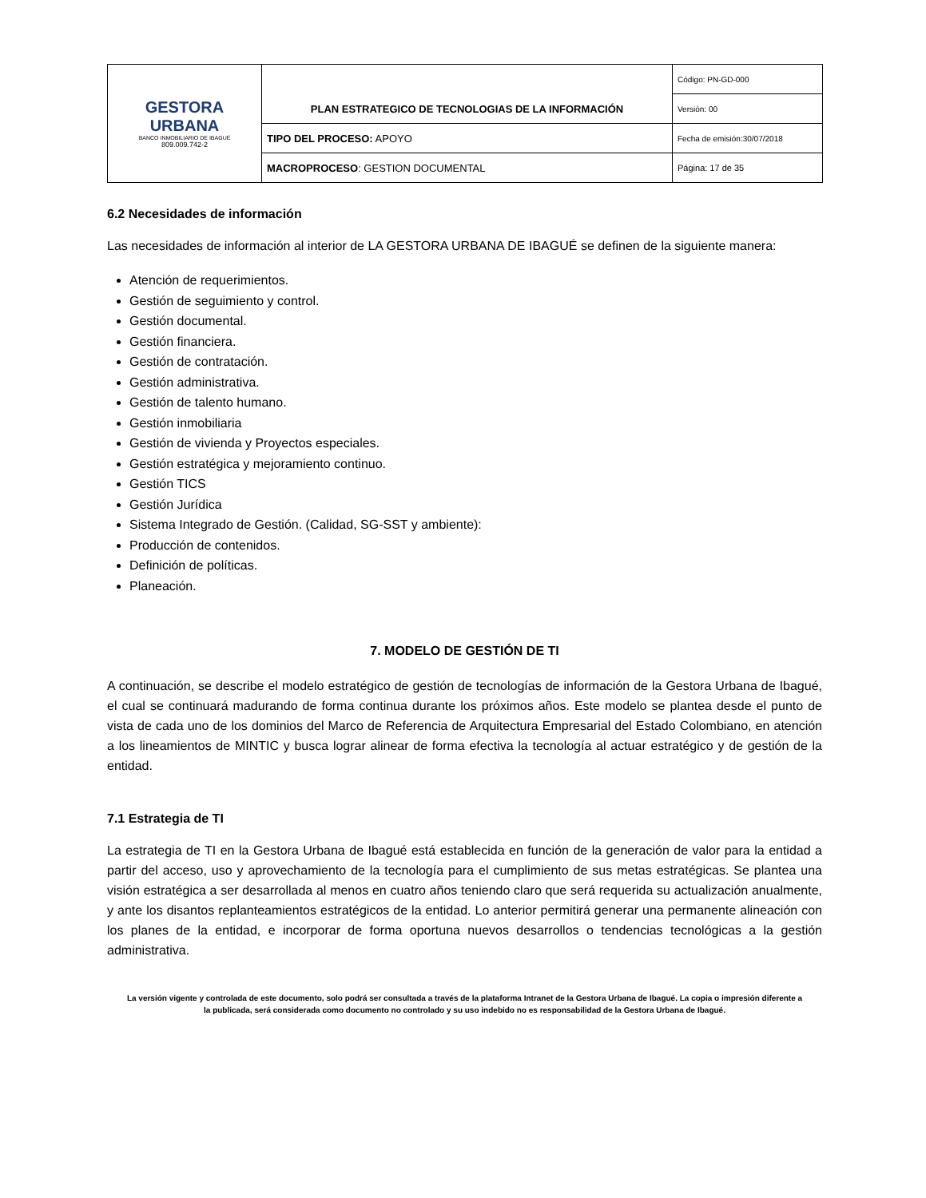| GESTORA URBANA BANCO INMOBILIARIO DE IBAGUÉ 809.009.742-2 | PLAN ESTRATEGICO DE TECNOLOGIAS DE LA INFORMACIÓN | Código: PN-GD-000 |
| | | Versión: 00 |
| | TIPO DEL PROCESO: APOYO | Fecha de emisión:30/07/2018 |
| | MACROPROCESO : GESTION DOCUMENTAL | Página: 17 de 35 |
6.2 Necesidades de información
Las necesidades de información al interior de LA GESTORA URBANA DE IBAGUÉ se definen de la siguiente manera:
Atención de requerimientos.
Gestión de seguimiento y control.
Gestión documental.
Gestión financiera.
Gestión de contratación.
Gestión administrativa.
Gestión de talento humano.
Gestión inmobiliaria
Gestión de vivienda y Proyectos especiales.
Gestión estratégica y mejoramiento continuo.
Gestión TICS
Gestión Jurídica
Sistema Integrado de Gestión. (Calidad, SG-SST y ambiente):
Producción de contenidos.
Definición de políticas.
Planeación.
7. MODELO DE GESTIÓN DE TI
A continuación, se describe el modelo estratégico de gestión de tecnologías de información de la Gestora Urbana de Ibagué, el cual se continuará madurando de forma continua durante los próximos años. Este modelo se plantea desde el punto de vista de cada uno de los dominios del Marco de Referencia de Arquitectura Empresarial del Estado Colombiano, en atención a los lineamientos de MINTIC y busca lograr alinear de forma efectiva la tecnología al actuar estratégico y de gestión de la entidad.
7.1 Estrategia de TI
La estrategia de TI en la Gestora Urbana de Ibagué está establecida en función de la generación de valor para la entidad a partir del acceso, uso y aprovechamiento de la tecnología para el cumplimiento de sus metas estratégicas. Se plantea una visión estratégica a ser desarrollada al menos en cuatro años teniendo claro que será requerida su actualización anualmente, y ante los disantos replanteamientos estratégicos de la entidad. Lo anterior permitirá generar una permanente alineación con los planes de la entidad, e incorporar de forma oportuna nuevos desarrollos o tendencias tecnológicas a la gestión administrativa.
La versión vigente y controlada de este documento, solo podrá ser consultada a través de la plataforma Intranet de la Gestora Urbana de Ibagué. La copia o impresión diferente a la publicada, será considerada como documento no controlado y su uso indebido no es responsabilidad de la Gestora Urbana de Ibagué.